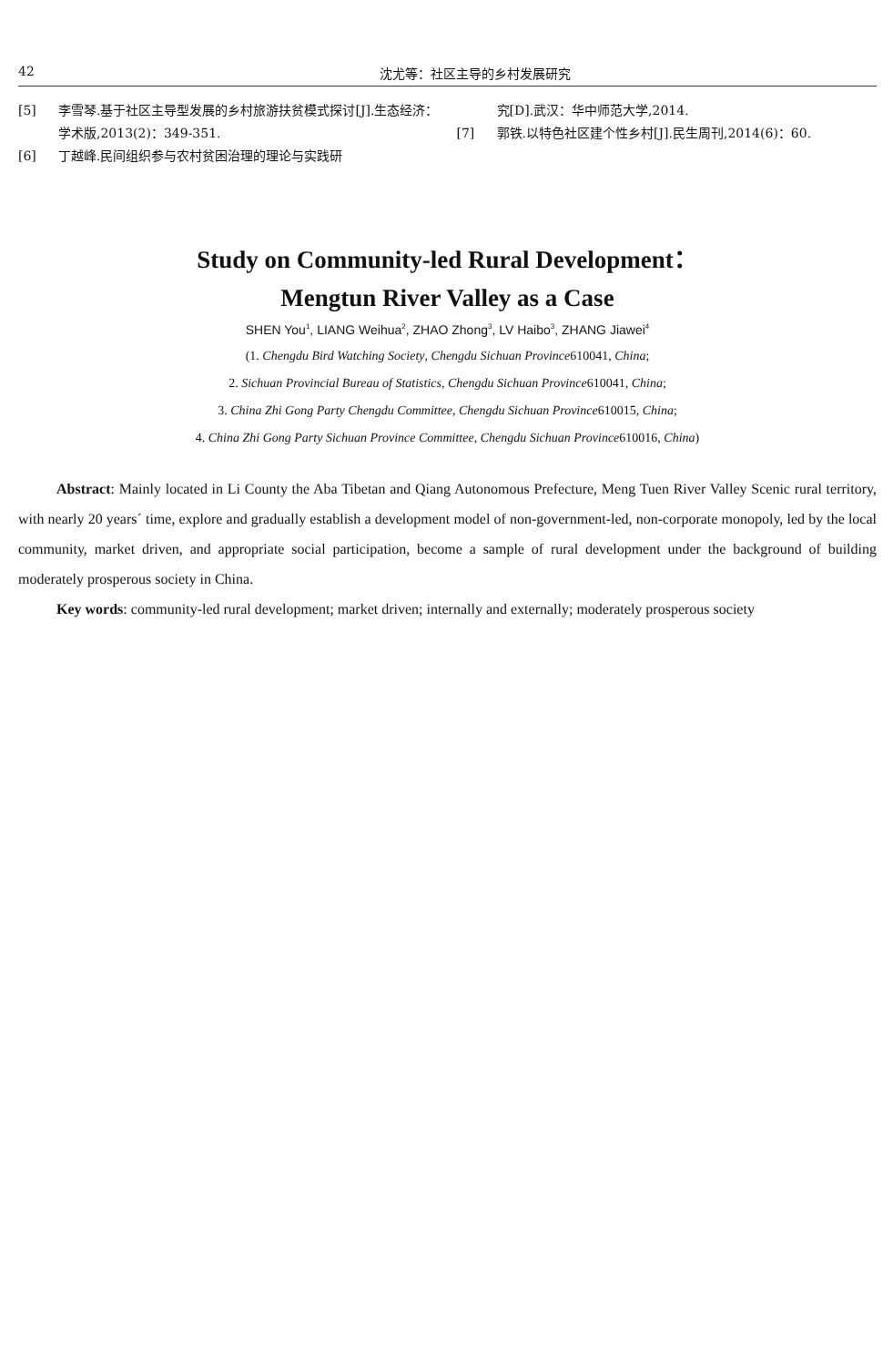42 沈尤等：社区主导的乡村发展研究
[5] 李雪琴.基于社区主导型发展的乡村旅游扶贫模式探讨[J].生态经济：学术版,2013(2)：349-351.
[6] 丁越峰.民间组织参与农村贫困治理的理论与实践研
究[D].武汉：华中师范大学,2014.
[7] 郭铁.以特色社区建个性乡村[J].民生周刊,2014(6)：60.
Study on Community-led Rural Development：
Mengtun River Valley as a Case
SHEN You<sup>1</sup>, LIANG Weihua<sup>2</sup>, ZHAO Zhong<sup>3</sup>, LV Haibo<sup>3</sup>, ZHANG Jiawei<sup>4</sup>
(1. Chengdu Bird Watching Society, Chengdu Sichuan Province610041, China;
2. Sichuan Provincial Bureau of Statistics, Chengdu Sichuan Province610041, China;
3. China Zhi Gong Party Chengdu Committee, Chengdu Sichuan Province610015, China;
4. China Zhi Gong Party Sichuan Province Committee, Chengdu Sichuan Province610016, China)
Abstract: Mainly located in Li County the Aba Tibetan and Qiang Autonomous Prefecture, Meng Tuen River Valley Scenic rural territory, with nearly 20 years´ time, explore and gradually establish a development model of non-government-led, non-corporate monopoly, led by the local community, market driven, and appropriate social participation, become a sample of rural development under the background of building moderately prosperous society in China.
Key words: community-led rural development; market driven; internally and externally; moderately prosperous society